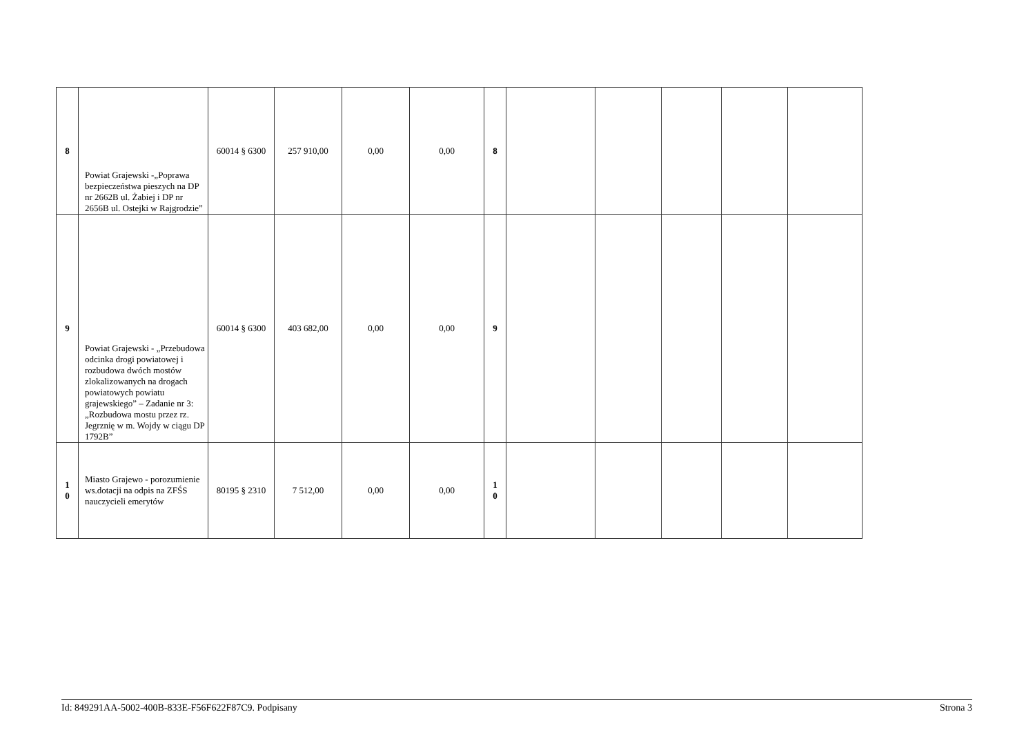| 8 | Powiat Grajewski -„Poprawa bezpieczeństwa pieszych na DP nr 2662B ul. Żabiej i DP nr 2656B ul. Ostejki w Rajgrodzie” | 60014 § 6300 | 257 910,00 | 0,00 | 0,00 | 8 | | | | | |
| 9 | Powiat Grajewski - „Przebudowa odcinka drogi powiatowej i rozbudowa dwóch mostów zlokalizowanych na drogach powiatowych powiatu grajewskiego” – Zadanie nr 3: „Rozbudowa mostu przez rz. Jegrznię w m. Wojdy w ciągu DP 1792B” | 60014 § 6300 | 403 682,00 | 0,00 | 0,00 | 9 | | | | | |
| 1 0 | Miasto Grajewo - porozumienie ws.dotacji na odpis na ZFŚS nauczycieli emerytów | 80195 § 2310 | 7 512,00 | 0,00 | 0,00 | 1 0 | | | | | |
Id: 849291AA-5002-400B-833E-F56F622F87C9. Podpisany Strona 3